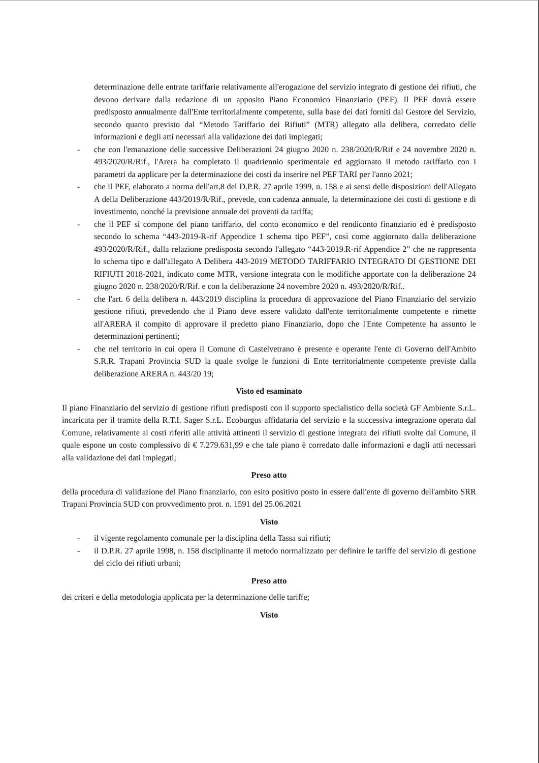determinazione delle entrate tariffarie relativamente all'erogazione del servizio integrato di gestione dei rifiuti, che devono derivare dalla redazione di un apposito Piano Economico Finanziario (PEF). Il PEF dovrà essere predisposto annualmente dall'Ente territorialmente competente, sulla base dei dati forniti dal Gestore del Servizio, secondo quanto previsto dal “Metodo Tariffario dei Rifiuti” (MTR) allegato alla delibera, corredato delle informazioni e degli atti necessari alla validazione dei dati impiegati;
- che con l'emanazione delle successive Deliberazioni 24 giugno 2020 n. 238/2020/R/Rif e 24 novembre 2020 n. 493/2020/R/Rif., l'Arera ha completato il quadriennio sperimentale ed aggiornato il metodo tariffario con i parametri da applicare per la determinazione dei costi da inserire nel PEF TARI per l'anno 2021;
- che il PEF, elaborato a norma dell'art.8 del D.P.R. 27 aprile 1999, n. 158 e ai sensi delle disposizioni dell'Allegato A della Deliberazione 443/2019/R/Rif., prevede, con cadenza annuale, la determinazione dei costi di gestione e di investimento, nonché la previsione annuale dei proventi da tariffa;
- che il PEF si compone del piano tariffario, del conto economico e del rendiconto finanziario ed è predisposto secondo lo schema “443-2019-R-rif Appendice 1 schema tipo PEF”, così come aggiornato dalla deliberazione 493/2020/R/Rif., dalla relazione predisposta secondo l'allegato “443-2019.R-rif Appendice 2” che ne rappresenta lo schema tipo e dall'allegato A Delibera 443-2019 METODO TARIFFARIO INTEGRATO DI GESTIONE DEI RIFIUTI 2018-2021, indicato come MTR, versione integrata con le modifiche apportate con la deliberazione 24 giugno 2020 n. 238/2020/R/Rif. e con la deliberazione 24 novembre 2020 n. 493/2020/R/Rif..
- che l'art. 6 della delibera n. 443/2019 disciplina la procedura di approvazione del Piano Finanziario del servizio gestione rifiuti, prevedendo che il Piano deve essere validato dall'ente territorialmente competente e rimette all'ARERA il compito di approvare il predetto piano Finanziario, dopo che l'Ente Competente ha assunto le determinazioni pertinenti;
- che nel territorio in cui opera il Comune di Castelvetrano è presente e operante l'ente di Governo dell'Ambito S.R.R. Trapani Provincia SUD la quale svolge le funzioni di Ente territorialmente competente previste dalla deliberazione ARERA n. 443/20 19;
Visto ed esaminato
Il piano Finanziario del servizio di gestione rifiuti predisposti con il supporto specialistico della società GF Ambiente S.r.L. incaricata per il tramite della R.T.I. Sager S.r.L. Ecoburgus affidataria del servizio e la successiva integrazione operata dal Comune, relativamente ai costi riferiti alle attività attinenti il servizio di gestione integrata dei rifiuti svolte dal Comune, il quale espone un costo complessivo di € 7.279.631,99 e che tale piano è corredato dalle informazioni e dagli atti necessari alla validazione dei dati impiegati;
Preso atto
della procedura di validazione del Piano finanziario, con esito positivo posto in essere dall'ente di governo dell'ambito SRR Trapani Provincia SUD con provvedimento prot. n. 1591 del 25.06.2021
Visto
- il vigente regolamento comunale per la disciplina della Tassa sui rifiuti;
- il D.P.R. 27 aprile 1998, n. 158 disciplinante il metodo normalizzato per definire le tariffe del servizio di gestione del ciclo dei rifiuti urbani;
Preso atto
dei criteri e della metodologia applicata per la determinazione delle tariffe;
Visto